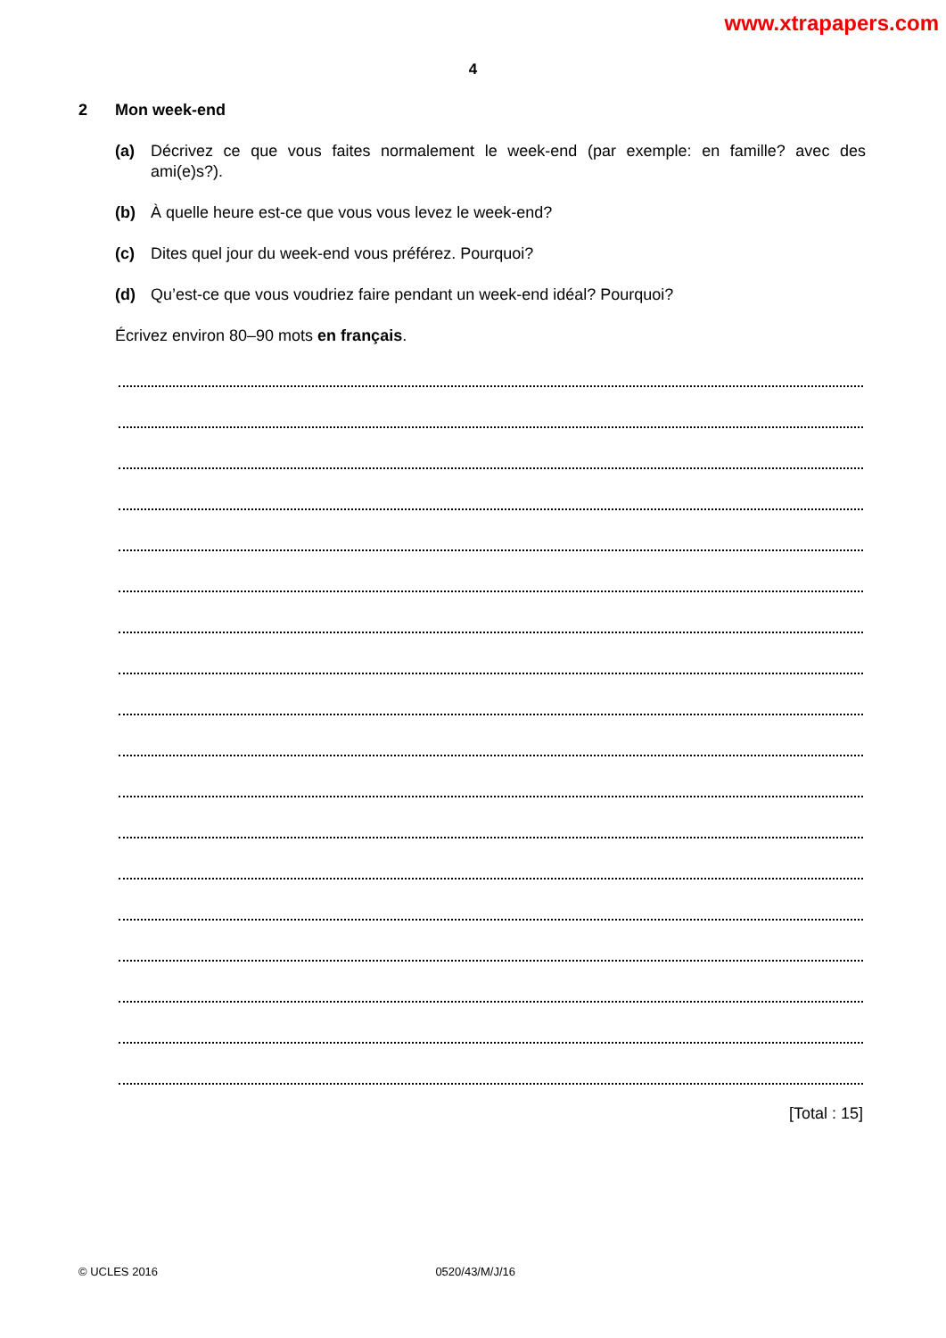www.xtrapapers.com
4
2 Mon week-end
(a) Décrivez ce que vous faites normalement le week-end (par exemple: en famille? avec des ami(e)s?).
(b) À quelle heure est-ce que vous vous levez le week-end?
(c) Dites quel jour du week-end vous préférez. Pourquoi?
(d) Qu’est-ce que vous voudriez faire pendant un week-end idéal? Pourquoi?
Écrivez environ 80–90 mots en français.
[Total : 15]
© UCLES 2016 0520/43/M/J/16